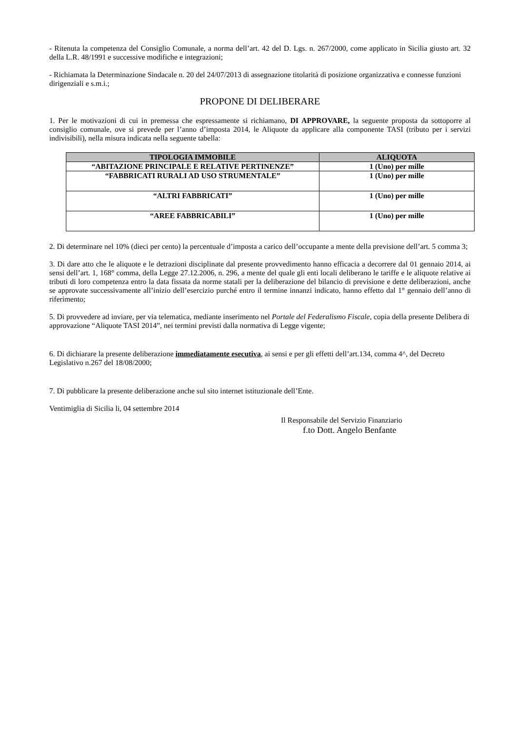- Ritenuta la competenza del Consiglio Comunale, a norma dell’art. 42 del D. Lgs. n. 267/2000, come applicato in Sicilia giusto art. 32 della L.R. 48/1991 e successive modifiche e integrazioni;
- Richiamata la Determinazione Sindacale n. 20 del 24/07/2013 di assegnazione titolarità di posizione organizzativa e connesse funzioni dirigenziali e s.m.i.;
PROPONE DI DELIBERARE
1. Per le motivazioni di cui in premessa che espressamente si richiamano, DI APPROVARE, la seguente proposta da sottoporre al consiglio comunale, ove si prevede per l’anno d’imposta 2014, le Aliquote da applicare alla componente TASI (tributo per i servizi indivisibili), nella misura indicata nella seguente tabella:
| TIPOLOGIA IMMOBILE | ALIQUOTA |
| --- | --- |
| “ABITAZIONE PRINCIPALE E RELATIVE PERTINENZE” | 1 (Uno) per mille |
| “FABBRICATI RURALI AD USO STRUMENTALE” | 1 (Uno) per mille |
| “ALTRI FABBRICATI” | 1 (Uno) per mille |
| “AREE FABBRICABILI” | 1 (Uno) per mille |
2. Di determinare nel 10% (dieci per cento) la percentuale d’imposta a carico dell’occupante a mente della previsione dell’art. 5 comma 3;
3. Di dare atto che le aliquote e le detrazioni disciplinate dal presente provvedimento hanno efficacia a decorrere dal 01 gennaio 2014, ai sensi dell’art. 1, 168° comma, della Legge 27.12.2006, n. 296, a mente del quale gli enti locali deliberano le tariffe e le aliquote relative ai tributi di loro competenza entro la data fissata da norme statali per la deliberazione del bilancio di previsione e dette deliberazioni, anche se approvate successivamente all’inizio dell’esercizio purché entro il termine innanzi indicato, hanno effetto dal 1° gennaio dell’anno di riferimento;
5. Di provvedere ad inviare, per via telematica, mediante inserimento nel Portale del Federalismo Fiscale, copia della presente Delibera di approvazione “Aliquote TASI 2014”, nei termini previsti dalla normativa di Legge vigente;
6. Di dichiarare la presente deliberazione immediatamente esecutiva, ai sensi e per gli effetti dell’art.134, comma 4^, del Decreto Legislativo n.267 del 18/08/2000;
7. Di pubblicare la presente deliberazione anche sul sito internet istituzionale dell’Ente.
Ventimiglia di Sicilia li, 04 settembre 2014
Il Responsabile del Servizio Finanziario
f.to Dott. Angelo Benfante